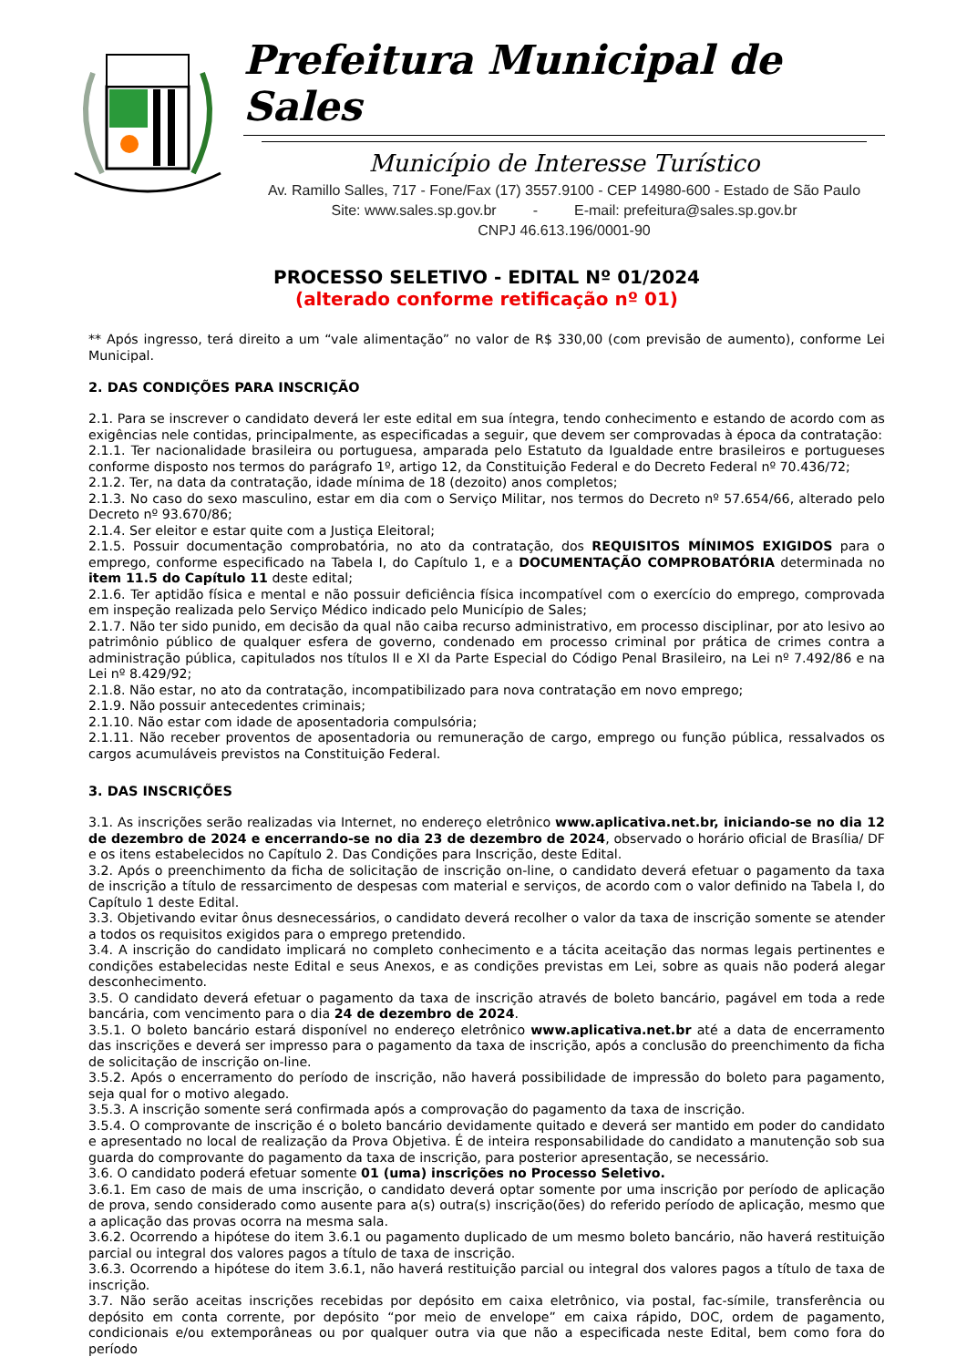Prefeitura Municipal de Sales
Município de Interesse Turístico
Av. Ramillo Salles, 717 - Fone/Fax (17) 3557.9100 - CEP 14980-600 - Estado de São Paulo
Site: www.sales.sp.gov.br - E-mail: prefeitura@sales.sp.gov.br
CNPJ 46.613.196/0001-90
PROCESSO SELETIVO - EDITAL Nº 01/2024
(alterado conforme retificação nº 01)
** Após ingresso, terá direito a um “vale alimentação” no valor de R$ 330,00 (com previsão de aumento), conforme Lei Municipal.
2. DAS CONDIÇÕES PARA INSCRIÇÃO
2.1. Para se inscrever o candidato deverá ler este edital em sua íntegra, tendo conhecimento e estando de acordo com as exigências nele contidas, principalmente, as especificadas a seguir, que devem ser comprovadas à época da contratação:
2.1.1. Ter nacionalidade brasileira ou portuguesa, amparada pelo Estatuto da Igualdade entre brasileiros e portugueses conforme disposto nos termos do parágrafo 1º, artigo 12, da Constituição Federal e do Decreto Federal nº 70.436/72;
2.1.2. Ter, na data da contratação, idade mínima de 18 (dezoito) anos completos;
2.1.3. No caso do sexo masculino, estar em dia com o Serviço Militar, nos termos do Decreto nº 57.654/66, alterado pelo Decreto nº 93.670/86;
2.1.4. Ser eleitor e estar quite com a Justiça Eleitoral;
2.1.5. Possuir documentação comprobatória, no ato da contratação, dos REQUISITOS MÍNIMOS EXIGIDOS para o emprego, conforme especificado na Tabela I, do Capítulo 1, e a DOCUMENTAÇÃO COMPROBATÓRIA determinada no item 11.5 do Capítulo 11 deste edital;
2.1.6. Ter aptidão física e mental e não possuir deficiência física incompatível com o exercício do emprego, comprovada em inspeção realizada pelo Serviço Médico indicado pelo Município de Sales;
2.1.7. Não ter sido punido, em decisão da qual não caiba recurso administrativo, em processo disciplinar, por ato lesivo ao patrimônio público de qualquer esfera de governo, condenado em processo criminal por prática de crimes contra a administração pública, capitulados nos títulos II e XI da Parte Especial do Código Penal Brasileiro, na Lei nº 7.492/86 e na Lei nº 8.429/92;
2.1.8. Não estar, no ato da contratação, incompatibilizado para nova contratação em novo emprego;
2.1.9. Não possuir antecedentes criminais;
2.1.10. Não estar com idade de aposentadoria compulsória;
2.1.11. Não receber proventos de aposentadoria ou remuneração de cargo, emprego ou função pública, ressalvados os cargos acumuláveis previstos na Constituição Federal.
3. DAS INSCRIÇÕES
3.1. As inscrições serão realizadas via Internet, no endereço eletrônico www.aplicativa.net.br, iniciando-se no dia 12 de dezembro de 2024 e encerrando-se no dia 23 de dezembro de 2024, observado o horário oficial de Brasília/ DF e os itens estabelecidos no Capítulo 2. Das Condições para Inscrição, deste Edital.
3.2. Após o preenchimento da ficha de solicitação de inscrição on-line, o candidato deverá efetuar o pagamento da taxa de inscrição a título de ressarcimento de despesas com material e serviços, de acordo com o valor definido na Tabela I, do Capítulo 1 deste Edital.
3.3. Objetivando evitar ônus desnecessários, o candidato deverá recolher o valor da taxa de inscrição somente se atender a todos os requisitos exigidos para o emprego pretendido.
3.4. A inscrição do candidato implicará no completo conhecimento e a tácita aceitação das normas legais pertinentes e condições estabelecidas neste Edital e seus Anexos, e as condições previstas em Lei, sobre as quais não poderá alegar desconhecimento.
3.5. O candidato deverá efetuar o pagamento da taxa de inscrição através de boleto bancário, pagável em toda a rede bancária, com vencimento para o dia 24 de dezembro de 2024.
3.5.1. O boleto bancário estará disponível no endereço eletrônico www.aplicativa.net.br até a data de encerramento das inscrições e deverá ser impresso para o pagamento da taxa de inscrição, após a conclusão do preenchimento da ficha de solicitação de inscrição on-line.
3.5.2. Após o encerramento do período de inscrição, não haverá possibilidade de impressão do boleto para pagamento, seja qual for o motivo alegado.
3.5.3. A inscrição somente será confirmada após a comprovação do pagamento da taxa de inscrição.
3.5.4. O comprovante de inscrição é o boleto bancário devidamente quitado e deverá ser mantido em poder do candidato e apresentado no local de realização da Prova Objetiva. É de inteira responsabilidade do candidato a manutenção sob sua guarda do comprovante do pagamento da taxa de inscrição, para posterior apresentação, se necessário.
3.6. O candidato poderá efetuar somente 01 (uma) inscrições no Processo Seletivo.
3.6.1. Em caso de mais de uma inscrição, o candidato deverá optar somente por uma inscrição por período de aplicação de prova, sendo considerado como ausente para a(s) outra(s) inscrição(ões) do referido período de aplicação, mesmo que a aplicação das provas ocorra na mesma sala.
3.6.2. Ocorrendo a hipótese do item 3.6.1 ou pagamento duplicado de um mesmo boleto bancário, não haverá restituição parcial ou integral dos valores pagos a título de taxa de inscrição.
3.6.3. Ocorrendo a hipótese do item 3.6.1, não haverá restituição parcial ou integral dos valores pagos a título de taxa de inscrição.
3.7. Não serão aceitas inscrições recebidas por depósito em caixa eletrônico, via postal, fac-símile, transferência ou depósito em conta corrente, por depósito “por meio de envelope” em caixa rápido, DOC, ordem de pagamento, condicionais e/ou extemporâneas ou por qualquer outra via que não a especificada neste Edital, bem como fora do período